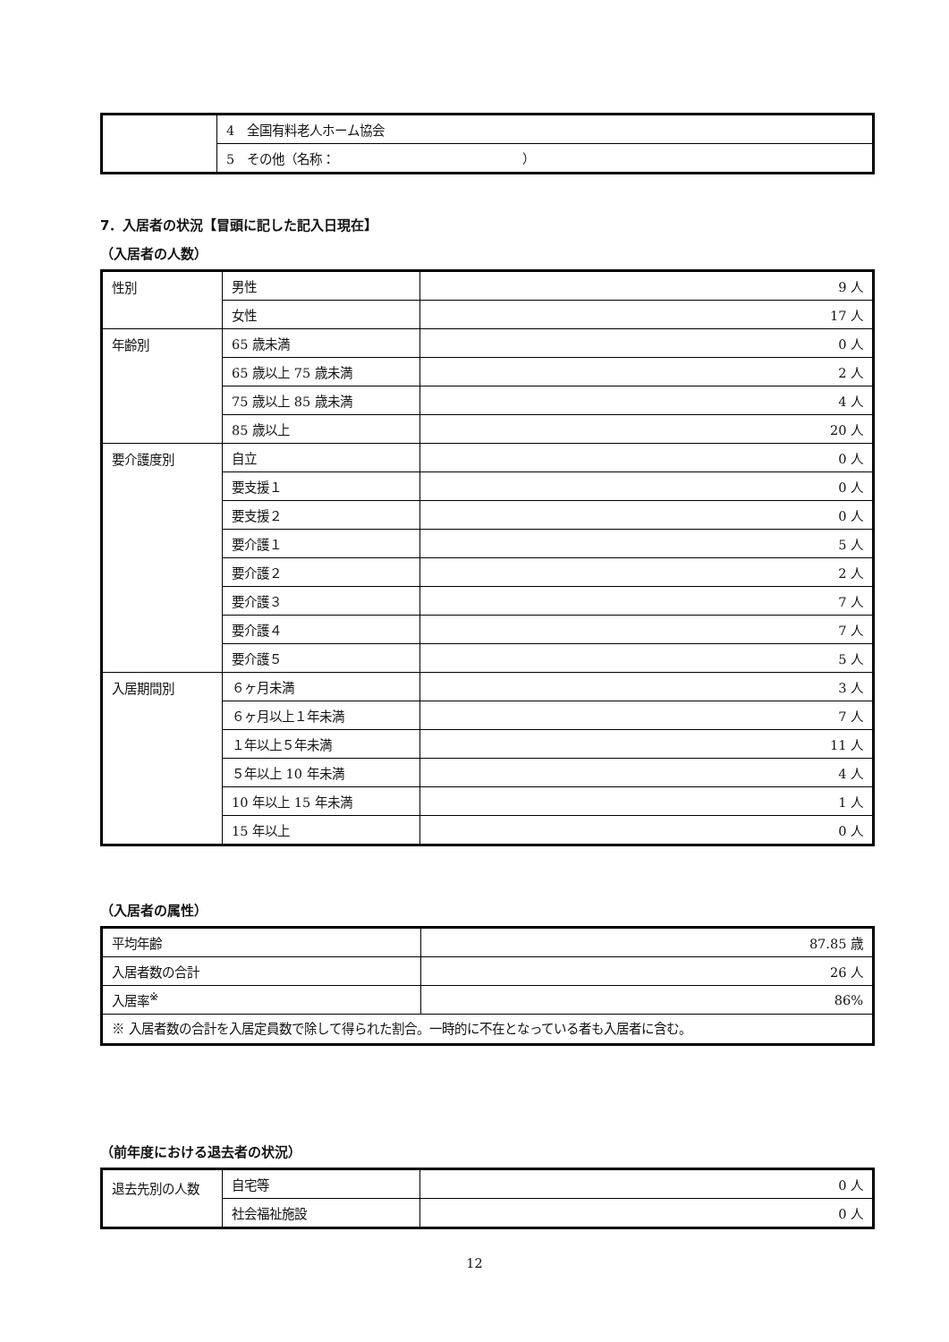| | 4 全国有料老人ホーム協会 |
| | 5 その他（名称： ） |
7．入居者の状況【冒頭に記した記入日現在】
（入居者の人数）
| 性別 | 男性 | 9 人 |
| | 女性 | 17 人 |
| 年齢別 | 65 歳未満 | 0 人 |
| | 65 歳以上 75 歳未満 | 2 人 |
| | 75 歳以上 85 歳未満 | 4 人 |
| | 85 歳以上 | 20 人 |
| 要介護度別 | 自立 | 0 人 |
| | 要支援１ | 0 人 |
| | 要支援２ | 0 人 |
| | 要介護１ | 5 人 |
| | 要介護２ | 2 人 |
| | 要介護３ | 7 人 |
| | 要介護４ | 7 人 |
| | 要介護５ | 5 人 |
| 入居期間別 | ６ヶ月未満 | 3 人 |
| | ６ヶ月以上１年未満 | 7 人 |
| | １年以上５年未満 | 11 人 |
| | ５年以上 10 年未満 | 4 人 |
| | 10 年以上 15 年未満 | 1 人 |
| | 15 年以上 | 0 人 |
（入居者の属性）
| 平均年齢 | 87.85 歳 |
| 入居者数の合計 | 26 人 |
| 入居率<sup>※</sup> | 86% |
| ※ 入居者数の合計を入居定員数で除して得られた割合。一時的に不在となっている者も入居者に含む。 | |
（前年度における退去者の状況）
| 退去先別の人数 | 自宅等 | 0 人 |
| | 社会福祉施設 | 0 人 |
12